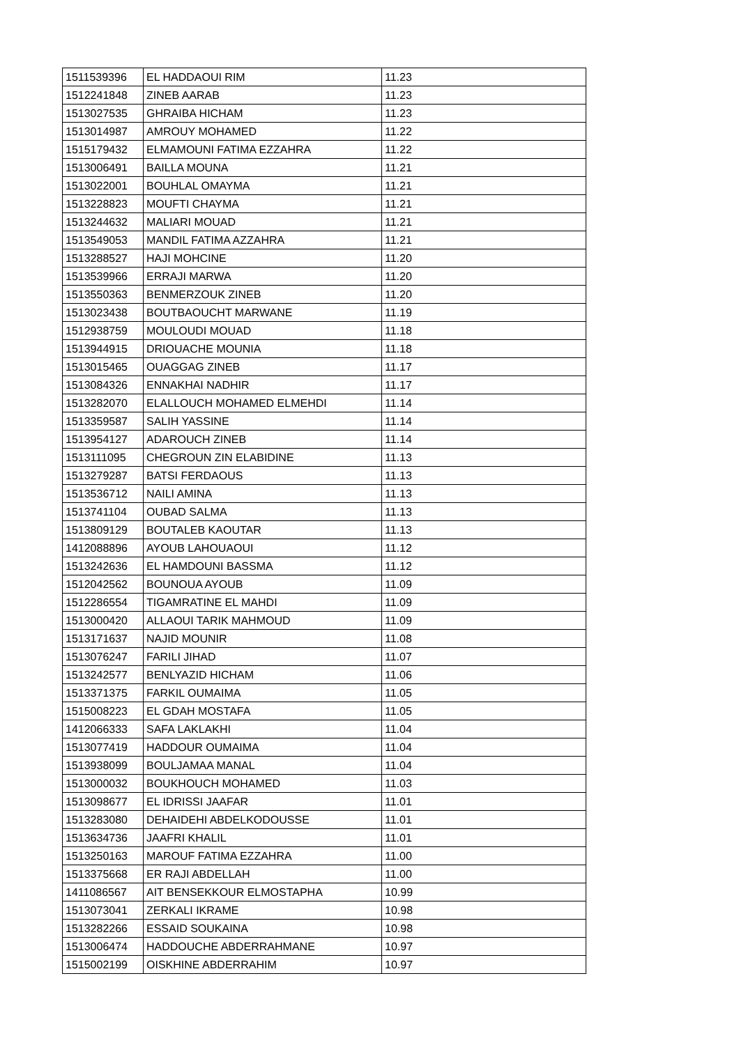| 1511539396 | EL HADDAOUI RIM | 11.23 |
| 1512241848 | ZINEB AARAB | 11.23 |
| 1513027535 | GHRAIBA HICHAM | 11.23 |
| 1513014987 | AMROUY MOHAMED | 11.22 |
| 1515179432 | ELMAMOUNI FATIMA EZZAHRA | 11.22 |
| 1513006491 | BAILLA MOUNA | 11.21 |
| 1513022001 | BOUHLAL OMAYMA | 11.21 |
| 1513228823 | MOUFTI CHAYMA | 11.21 |
| 1513244632 | MALIARI MOUAD | 11.21 |
| 1513549053 | MANDIL FATIMA AZZAHRA | 11.21 |
| 1513288527 | HAJI MOHCINE | 11.20 |
| 1513539966 | ERRAJI MARWA | 11.20 |
| 1513550363 | BENMERZOUK ZINEB | 11.20 |
| 1513023438 | BOUTBAOUCHT MARWANE | 11.19 |
| 1512938759 | MOULOUDI MOUAD | 11.18 |
| 1513944915 | DRIOUACHE MOUNIA | 11.18 |
| 1513015465 | OUAGGAG ZINEB | 11.17 |
| 1513084326 | ENNAKHAI NADHIR | 11.17 |
| 1513282070 | ELALLOUCH MOHAMED ELMEHDI | 11.14 |
| 1513359587 | SALIH YASSINE | 11.14 |
| 1513954127 | ADAROUCH ZINEB | 11.14 |
| 1513111095 | CHEGROUN ZIN ELABIDINE | 11.13 |
| 1513279287 | BATSI FERDAOUS | 11.13 |
| 1513536712 | NAILI AMINA | 11.13 |
| 1513741104 | OUBAD SALMA | 11.13 |
| 1513809129 | BOUTALEB KAOUTAR | 11.13 |
| 1412088896 | AYOUB LAHOUAOUI | 11.12 |
| 1513242636 | EL HAMDOUNI BASSMA | 11.12 |
| 1512042562 | BOUNOUA AYOUB | 11.09 |
| 1512286554 | TIGAMRATINE EL MAHDI | 11.09 |
| 1513000420 | ALLAOUI TARIK MAHMOUD | 11.09 |
| 1513171637 | NAJID MOUNIR | 11.08 |
| 1513076247 | FARILI JIHAD | 11.07 |
| 1513242577 | BENLYAZID HICHAM | 11.06 |
| 1513371375 | FARKIL OUMAIMA | 11.05 |
| 1515008223 | EL GDAH MOSTAFA | 11.05 |
| 1412066333 | SAFA LAKLAKHI | 11.04 |
| 1513077419 | HADDOUR OUMAIMA | 11.04 |
| 1513938099 | BOULJAMAA MANAL | 11.04 |
| 1513000032 | BOUKHOUCH MOHAMED | 11.03 |
| 1513098677 | EL IDRISSI JAAFAR | 11.01 |
| 1513283080 | DEHAIDEHI ABDELKODOUSSE | 11.01 |
| 1513634736 | JAAFRI KHALIL | 11.01 |
| 1513250163 | MAROUF FATIMA EZZAHRA | 11.00 |
| 1513375668 | ER RAJI ABDELLAH | 11.00 |
| 1411086567 | AIT BENSEKKOUR ELMOSTAPHA | 10.99 |
| 1513073041 | ZERKALI IKRAME | 10.98 |
| 1513282266 | ESSAID SOUKAINA | 10.98 |
| 1513006474 | HADDOUCHE ABDERRAHMANE | 10.97 |
| 1515002199 | OISKHINE ABDERRAHIM | 10.97 |